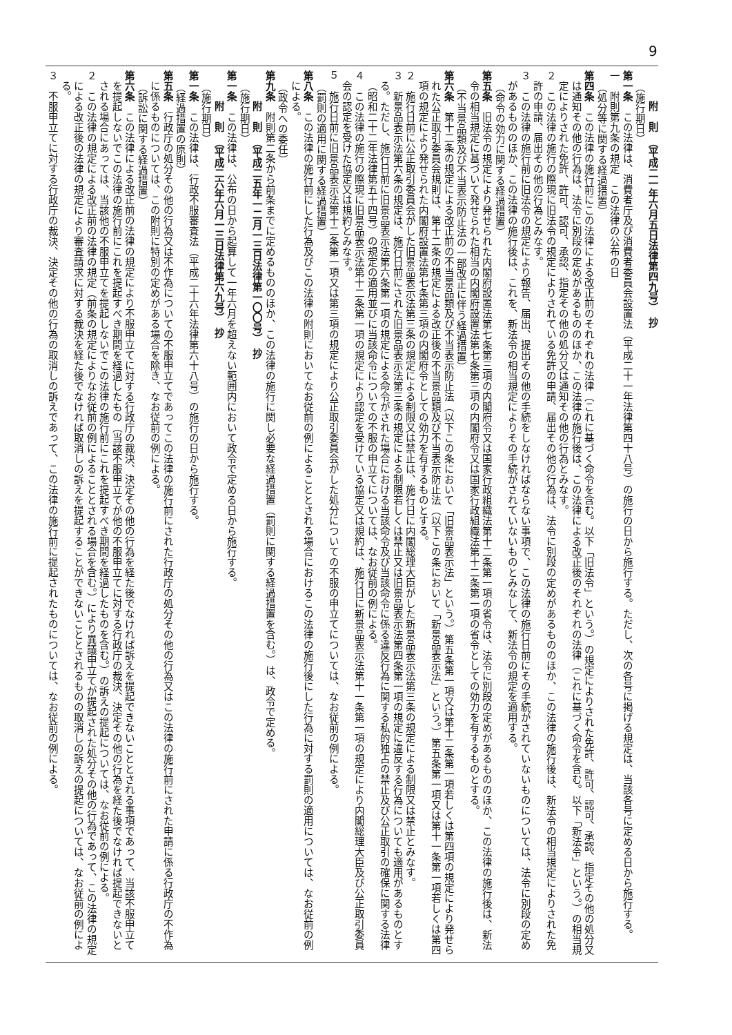9
附　則　（平成二一年六月五日法律第四九号）　抄
（施行期日）
第一条　この法律は、消費者庁及び消費者委員会設置法（平成二十一年法律第四十八号）の施行の日から施行する。ただし、次の各号に掲げる規定は、当該各号に定める日から施行する。
一　附則第九条の規定　この法律の公布の日
（処分等に関する経過措置）
第四条　この法律の施行前にこの法律による改正前のそれぞれの法律（これに基づく命令を含む。以下「旧法令」という。）の規定によりされた免許、許可、認可、承認、指定その他の処分又は通知その他の行為は、法令に別段の定めがあるもののほか、この法律の施行後は、この法律による改正後のそれぞれの法律（これに基づく命令を含む。以下「新法令」という。）の相当規定によりされた免許、許可、認可、承認、指定その他の処分又は通知その他の行為とみなす。
２　この法律の施行の際現に旧法令の規定によりされている免許の申請、届出その他の行為は、法令に別段の定めがあるもののほか、この法律の施行後は、新法令の相当規定によりされた免許の申請、届出その他の行為とみなす。
３　この法律の施行前に旧法令の規定により報告、届出、提出その他の手続をしなければならない事項で、この法律の施行日前にその手続がされていないものについては、法令に別段の定めがあるもののほか、この法律の施行後は、これを、新法令の相当規定によりその手続がされていないものとみなして、新法令の規定を適用する。
（命令の効力に関する経過措置）
第五条　旧法令の規定により発せられた内閣府設置法第七条第三項の内閣府令又は国家行政組織法第十二条第一項の省令は、法令に別段の定めがあるもののほか、この法律の施行後は、新法令の相当規定に基づいて発せられた相当の内閣府設置法第七条第三項の内閣府令又は国家行政組織法第十二条第一項の省令としての効力を有するものとする。
（不当景品類及び不当表示防止法の一部改正に伴う経過措置）
第六条　第十二条の規定による改正前の不当景品類及び不当表示防止法（以下この条において「旧景品表示法」という。）第五条第一項又は第十二条第一項若しくは第四項の規定により発せられた公正取引委員会規則は、第十二条の規定による改正後の不当景品類及び不当表示防止法（以下この条において「新景品表示法」という。）第五条第一項又は第十一条第一項若しくは第四項の規定により発せられた内閣府設置法第七条第三項の内閣府令としての効力を有するものとする。
２　施行日前に公正取引委員会がした旧景品表示法第三条の規定による制限又は禁止は、施行日に内閣総理大臣がした新景品表示法第三条の規定による制限又は禁止とみなす。
３　新景品表示法第六条の規定は、施行日前にされた旧景品表示法第三条の規定による制限若しくは禁止又は旧景品表示法第四条第一項の規定に違反する行為についても適用があるものとする。ただし、施行日前に旧景品表示法第六条第一項の規定による命令がされた場合における当該命令及び当該命令に係る違反行為に関する私的独占の禁止及び公正取引の確保に関する法律（昭和二十二年法律第五十四号）の規定の適用並びに当該命令についての不服の申立てについては、なお従前の例による。
４　この法律の施行の際現に旧景品表示法第十二条第一項の規定により認定を受けている協定又は規約は、施行日に新景品表示法第十一条第一項の規定により内閣総理大臣及び公正取引委員会の認定を受けた協定又は規約とみなす。
５　施行日前に旧景品表示法第十二条第一項又は第三項の規定により公正取引委員会がした処分についての不服の申立てについては、なお従前の例による。
（罰則の適用に関する経過措置）
第八条　この法律の施行前にした行為及びこの法律の附則においてなお従前の例によることとされる場合におけるこの法律の施行後にした行為に対する罰則の適用については、なお従前の例による。
（政令への委任）
第九条　附則第二条から前条までに定めるもののほか、この法律の施行に関し必要な経過措置（罰則に関する経過措置を含む。）は、政令で定める。
附　則　（平成二五年一二月一三日法律第一〇〇号）　抄
（施行期日）
第一条　この法律は、公布の日から起算して一年六月を超えない範囲内において政令で定める日から施行する。
附　則　（平成二六年六月一三日法律第六九号）　抄
（施行期日）
第一条　この法律は、行政不服審査法（平成二十六年法律第六十八号）の施行の日から施行する。
（経過措置の原則）
第五条　行政庁の処分その他の行為又は不作為についての不服申立てであってこの法律の施行前にされた行政庁の処分その他の行為又はこの法律の施行前にされた申請に係る行政庁の不作為に係るものについては、この附則に特別の定めがある場合を除き、なお従前の例による。
（訴訟に関する経過措置）
第六条　この法律による改正前の法律の規定により不服申立てに対する行政庁の裁決、決定その他の行為を経た後でなければ訴えを提起できないこととされる事項であって、当該不服申立てを提起しないでこの法律の施行前にこれを提起すべき期間を経過したもの（当該不服申立てが他の不服申立てに対する行政庁の裁決、決定その他の行為を経た後でなければ提起できないとされる場合にあっては、当該他の不服申立てを提起しないでこの法律の施行前にこれを提起すべき期間を経過したものを含む。）の訴えの提起については、なお従前の例による。
２　この法律の規定による改正前の法律の規定（前条の規定によりなお従前の例によることとされる場合を含む。）により異議申立てが提起された処分その他の行為であって、この法律の規定による改正後の法律の規定により審査請求に対する裁決を経た後でなければ取消しの訴えを提起することができないこととされるものの取消しの訴えの提起については、なお従前の例による。
３　不服申立てに対する行政庁の裁決、決定その他の行為の取消しの訴えであって、この法律の施行前に提起されたものについては、なお従前の例による。